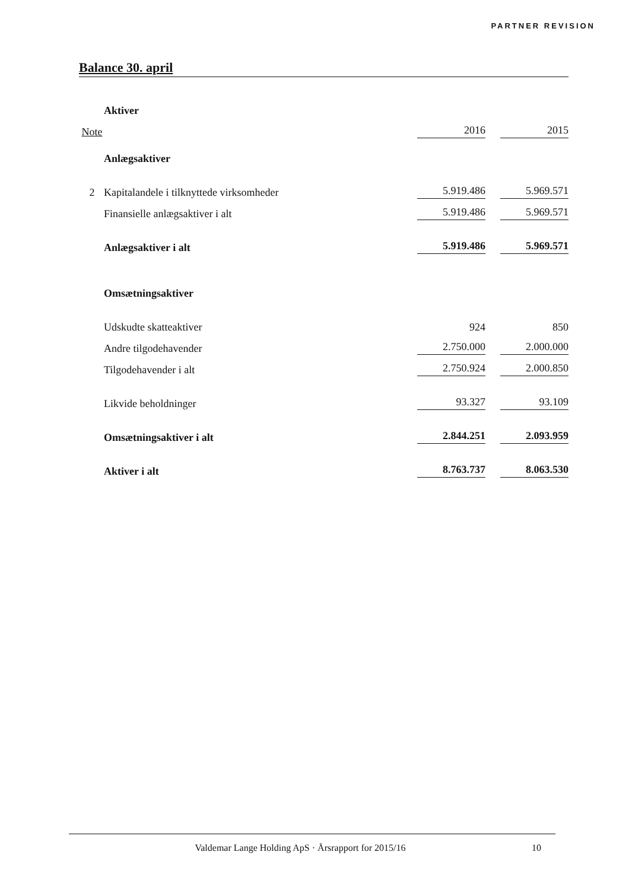PARTNER REVISION
Balance 30. april
| | Aktiver | | |
| Note | | 2016 | 2015 |
| | Anlægsaktiver | | |
| 2 | Kapitalandele i tilknyttede virksomheder | 5.919.486 | 5.969.571 |
| | Finansielle anlægsaktiver i alt | 5.919.486 | 5.969.571 |
| | Anlægsaktiver i alt | 5.919.486 | 5.969.571 |
| | Omsætningsaktiver | | |
| | Udskudte skatteaktiver | 924 | 850 |
| | Andre tilgodehavender | 2.750.000 | 2.000.000 |
| | Tilgodehavender i alt | 2.750.924 | 2.000.850 |
| | Likvide beholdninger | 93.327 | 93.109 |
| | Omsætningsaktiver i alt | 2.844.251 | 2.093.959 |
| | Aktiver i alt | 8.763.737 | 8.063.530 |
Valdemar Lange Holding ApS · Årsrapport for 2015/16
10